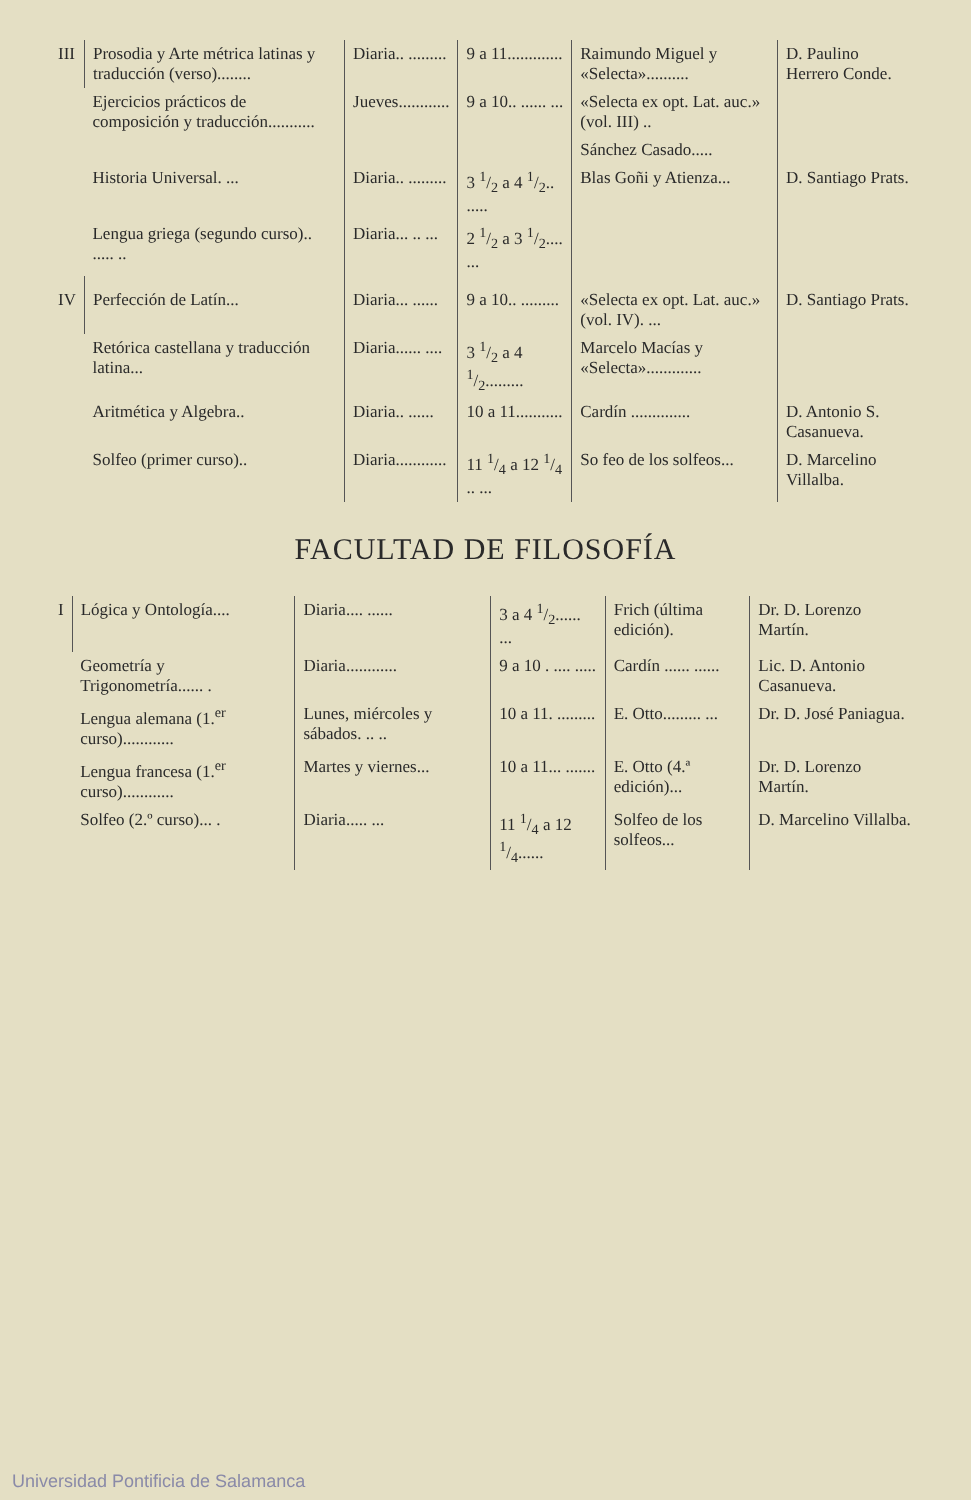| III | Prosodia y Arte métrica latinas y traducción (verso)........ | Diaria.. ......... | 9 a 11............. | Raimundo Miguel y «Selecta».......... | D. Paulino Herrero Conde. |
| | Ejercicios prácticos de composición y traducción........... | Jueves............ | 9 a 10.. ...... ... | «Selecta ex opt. Lat. auc.» (vol. III) .. | |
| | | | | Sánchez Casado..... | |
| | Historia Universal. ... | Diaria.. ......... | 3 1/2 a 4 1/2.. ..... | Blas Goñi y Atienza... | D. Santiago Prats. |
| | Lengua griega (segundo curso).. ..... .. | Diaria... .. ... | 2 1/2 a 3 1/2.... ... | | |
| IV | Perfección de Latín... | Diaria... ...... | 9 a 10.. ......... | «Selecta ex opt. Lat. auc.» (vol. IV). ... | D. Santiago Prats. |
| | Retórica castellana y traducción latina... | Diaria...... .... | 3 1/2 a 4 1/2......... | Marcelo Macías y «Selecta»............. | |
| | Aritmética y Algebra.. | Diaria.. ...... | 10 a 11........... | Cardín .............. | D. Antonio S. Casanueva. |
| | Solfeo (primer curso).. | Diaria............ | 11 1/4 a 12 1/4 .. ... | So feo de los solfeos... | D. Marcelino Villalba. |
FACULTAD DE FILOSOFÍA
| I | Lógica y Ontología.... | Diaria.... ...... | 3 a 4 1/2...... ... | Frich (última edición). | Dr. D. Lorenzo Martín. |
| | Geometría y Trigonometría...... . | Diaria............ | 9 a 10 . .... ..... | Cardín ...... ...... | Lic. D. Antonio Casanueva. |
| | Lengua alemana (1.<sup>er</sup> curso)............ | Lunes, miércoles y sábados. .. .. | 10 a 11. ......... | E. Otto......... ... | Dr. D. José Paniagua. |
| | Lengua francesa (1.<sup>er</sup> curso)............ | Martes y viernes... | 10 a 11... ....... | E. Otto (4.ª edición)... | Dr. D. Lorenzo Martín. |
| | Solfeo (2.º curso)... . | Diaria..... ... | 11 1/4 a 12 1/4...... | Solfeo de los solfeos... | D. Marcelino Villalba. |
Universidad Pontificia de Salamanca